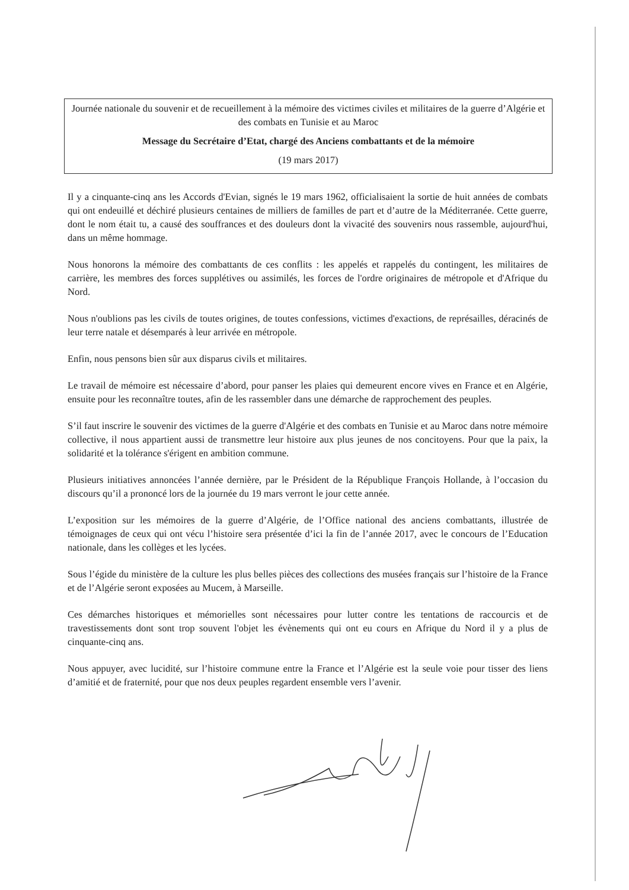Journée nationale du souvenir et de recueillement à la mémoire des victimes civiles et militaires de la guerre d’Algérie et des combats en Tunisie et au Maroc
Message du Secrétaire d’Etat, chargé des Anciens combattants et de la mémoire
(19 mars 2017)
Il y a cinquante-cinq ans les Accords d'Evian, signés le 19 mars 1962, officialisaient la sortie de huit années de combats qui ont endeuillé et déchiré plusieurs centaines de milliers de familles de part et d’autre de la Méditerranée. Cette guerre, dont le nom était tu, a causé des souffrances et des douleurs dont la vivacité des souvenirs nous rassemble, aujourd'hui, dans un même hommage.
Nous honorons la mémoire des combattants de ces conflits : les appelés et rappelés du contingent, les militaires de carrière, les membres des forces supplétives ou assimilés, les forces de l'ordre originaires de métropole et d'Afrique du Nord.
Nous n'oublions pas les civils de toutes origines, de toutes confessions, victimes d'exactions, de représailles, déracinés de leur terre natale et désemparés à leur arrivée en métropole.
Enfin, nous pensons bien sûr aux disparus civils et militaires.
Le travail de mémoire est nécessaire d’abord, pour panser les plaies qui demeurent encore vives en France et en Algérie, ensuite pour les reconnaître toutes, afin de les rassembler dans une démarche de rapprochement des peuples.
S’il faut inscrire le souvenir des victimes de la guerre d'Algérie et des combats en Tunisie et au Maroc dans notre mémoire collective, il nous appartient aussi de transmettre leur histoire aux plus jeunes de nos concitoyens. Pour que la paix, la solidarité et la tolérance s'érigent en ambition commune.
Plusieurs initiatives annoncées l’année dernière, par le Président de la République François Hollande, à l’occasion du discours qu’il a prononcé lors de la journée du 19 mars verront le jour cette année.
L’exposition sur les mémoires de la guerre d’Algérie, de l’Office national des anciens combattants, illustrée de témoignages de ceux qui ont vécu l’histoire sera présentée d’ici la fin de l’année 2017, avec le concours de l’Education nationale, dans les collèges et les lycées.
Sous l’égide du ministère de la culture les plus belles pièces des collections des musées français sur l’histoire de la France et de l’Algérie seront exposées au Mucem, à Marseille.
Ces démarches historiques et mémorielles sont nécessaires pour lutter contre les tentations de raccourcis et de travestissements dont sont trop souvent l'objet les évènements qui ont eu cours en Afrique du Nord il y a plus de cinquante-cinq ans.
Nous appuyer, avec lucidité, sur l’histoire commune entre la France et l’Algérie est la seule voie pour tisser des liens d’amitié et de fraternité, pour que nos deux peuples regardent ensemble vers l’avenir.